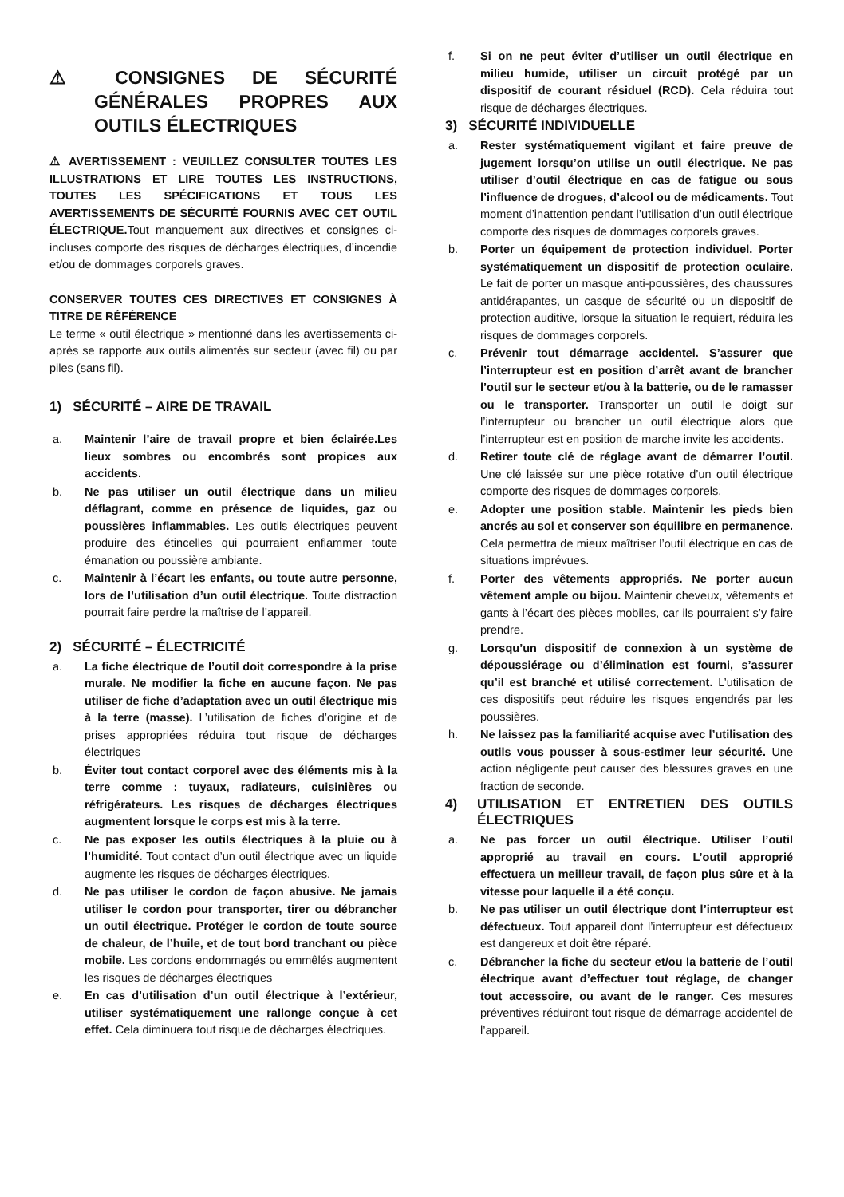⚠ CONSIGNES DE SÉCURITÉ GÉNÉRALES PROPRES AUX OUTILS ÉLECTRIQUES
⚠ AVERTISSEMENT : VEUILLEZ CONSULTER TOUTES LES ILLUSTRATIONS ET LIRE TOUTES LES INSTRUCTIONS, TOUTES LES SPÉCIFICATIONS ET TOUS LES AVERTISSEMENTS DE SÉCURITÉ FOURNIS AVEC CET OUTIL ÉLECTRIQUE. Tout manquement aux directives et consignes ci-incluses comporte des risques de décharges électriques, d’incendie et/ou de dommages corporels graves.
CONSERVER TOUTES CES DIRECTIVES ET CONSIGNES À TITRE DE RÉFÉRENCE
Le terme « outil électrique » mentionné dans les avertissements ci-après se rapporte aux outils alimentés sur secteur (avec fil) ou par piles (sans fil).
1) SÉCURITÉ – AIRE DE TRAVAIL
a. Maintenir l’aire de travail propre et bien éclairée.Les lieux sombres ou encombrés sont propices aux accidents.
b. Ne pas utiliser un outil électrique dans un milieu déflagrant, comme en présence de liquides, gaz ou poussières inflammables. Les outils électriques peuvent produire des étincelles qui pourraient enflammer toute émanation ou poussière ambiante.
c. Maintenir à l’écart les enfants, ou toute autre personne, lors de l’utilisation d’un outil électrique. Toute distraction pourrait faire perdre la maîtrise de l’appareil.
2) SÉCURITÉ – ÉLECTRICITÉ
a. La fiche électrique de l’outil doit correspondre à la prise murale. Ne modifier la fiche en aucune façon. Ne pas utiliser de fiche d’adaptation avec un outil électrique mis à la terre (masse). L’utilisation de fiches d’origine et de prises appropriées réduira tout risque de décharges électriques
b. Éviter tout contact corporel avec des éléments mis à la terre comme : tuyaux, radiateurs, cuisinières ou réfrigérateurs. Les risques de décharges électriques augmentent lorsque le corps est mis à la terre.
c. Ne pas exposer les outils électriques à la pluie ou à l’humidité. Tout contact d’un outil électrique avec un liquide augmente les risques de décharges électriques.
d. Ne pas utiliser le cordon de façon abusive. Ne jamais utiliser le cordon pour transporter, tirer ou débrancher un outil électrique. Protéger le cordon de toute source de chaleur, de l’huile, et de tout bord tranchant ou pièce mobile. Les cordons endommagés ou emmêlés augmentent les risques de décharges électriques
e. En cas d’utilisation d’un outil électrique à l’extérieur, utiliser systématiquement une rallonge conçue à cet effet. Cela diminuera tout risque de décharges électriques.
f. Si on ne peut éviter d’utiliser un outil électrique en milieu humide, utiliser un circuit protégé par un dispositif de courant résiduel (RCD). Cela réduira tout risque de décharges électriques.
3) SÉCURITÉ INDIVIDUELLE
a. Rester systématiquement vigilant et faire preuve de jugement lorsqu’on utilise un outil électrique. Ne pas utiliser d’outil électrique en cas de fatigue ou sous l’influence de drogues, d’alcool ou de médicaments. Tout moment d’inattention pendant l’utilisation d’un outil électrique comporte des risques de dommages corporels graves.
b. Porter un équipement de protection individuel. Porter systématiquement un dispositif de protection oculaire. Le fait de porter un masque anti-poussières, des chaussures antidérapantes, un casque de sécurité ou un dispositif de protection auditive, lorsque la situation le requiert, réduira les risques de dommages corporels.
c. Prévenir tout démarrage accidentel. S’assurer que l’interrupteur est en position d’arrêt avant de brancher l’outil sur le secteur et/ou à la batterie, ou de le ramasser ou le transporter. Transporter un outil le doigt sur l’interrupteur ou brancher un outil électrique alors que l’interrupteur est en position de marche invite les accidents.
d. Retirer toute clé de réglage avant de démarrer l’outil. Une clé laissée sur une pièce rotative d’un outil électrique comporte des risques de dommages corporels.
e. Adopter une position stable. Maintenir les pieds bien ancrés au sol et conserver son équilibre en permanence. Cela permettra de mieux maîtriser l’outil électrique en cas de situations imprévues.
f. Porter des vêtements appropriés. Ne porter aucun vêtement ample ou bijou. Maintenir cheveux, vêtements et gants à l’écart des pièces mobiles, car ils pourraient s’y faire prendre.
g. Lorsqu’un dispositif de connexion à un système de dépoussiérage ou d’élimination est fourni, s’assurer qu’il est branché et utilisé correctement. L’utilisation de ces dispositifs peut réduire les risques engendrés par les poussières.
h. Ne laissez pas la familiarité acquise avec l’utilisation des outils vous pousser à sous-estimer leur sécurité. Une action négligente peut causer des blessures graves en une fraction de seconde.
4) UTILISATION ET ENTRETIEN DES OUTILS ÉLECTRIQUES
a. Ne pas forcer un outil électrique. Utiliser l’outil approprié au travail en cours. L’outil approprié effectuera un meilleur travail, de façon plus sûre et à la vitesse pour laquelle il a été conçu.
b. Ne pas utiliser un outil électrique dont l’interrupteur est défectueux. Tout appareil dont l’interrupteur est défectueux est dangereux et doit être réparé.
c. Débrancher la fiche du secteur et/ou la batterie de l’outil électrique avant d’effectuer tout réglage, de changer tout accessoire, ou avant de le ranger. Ces mesures préventives réduiront tout risque de démarrage accidentel de l’appareil.